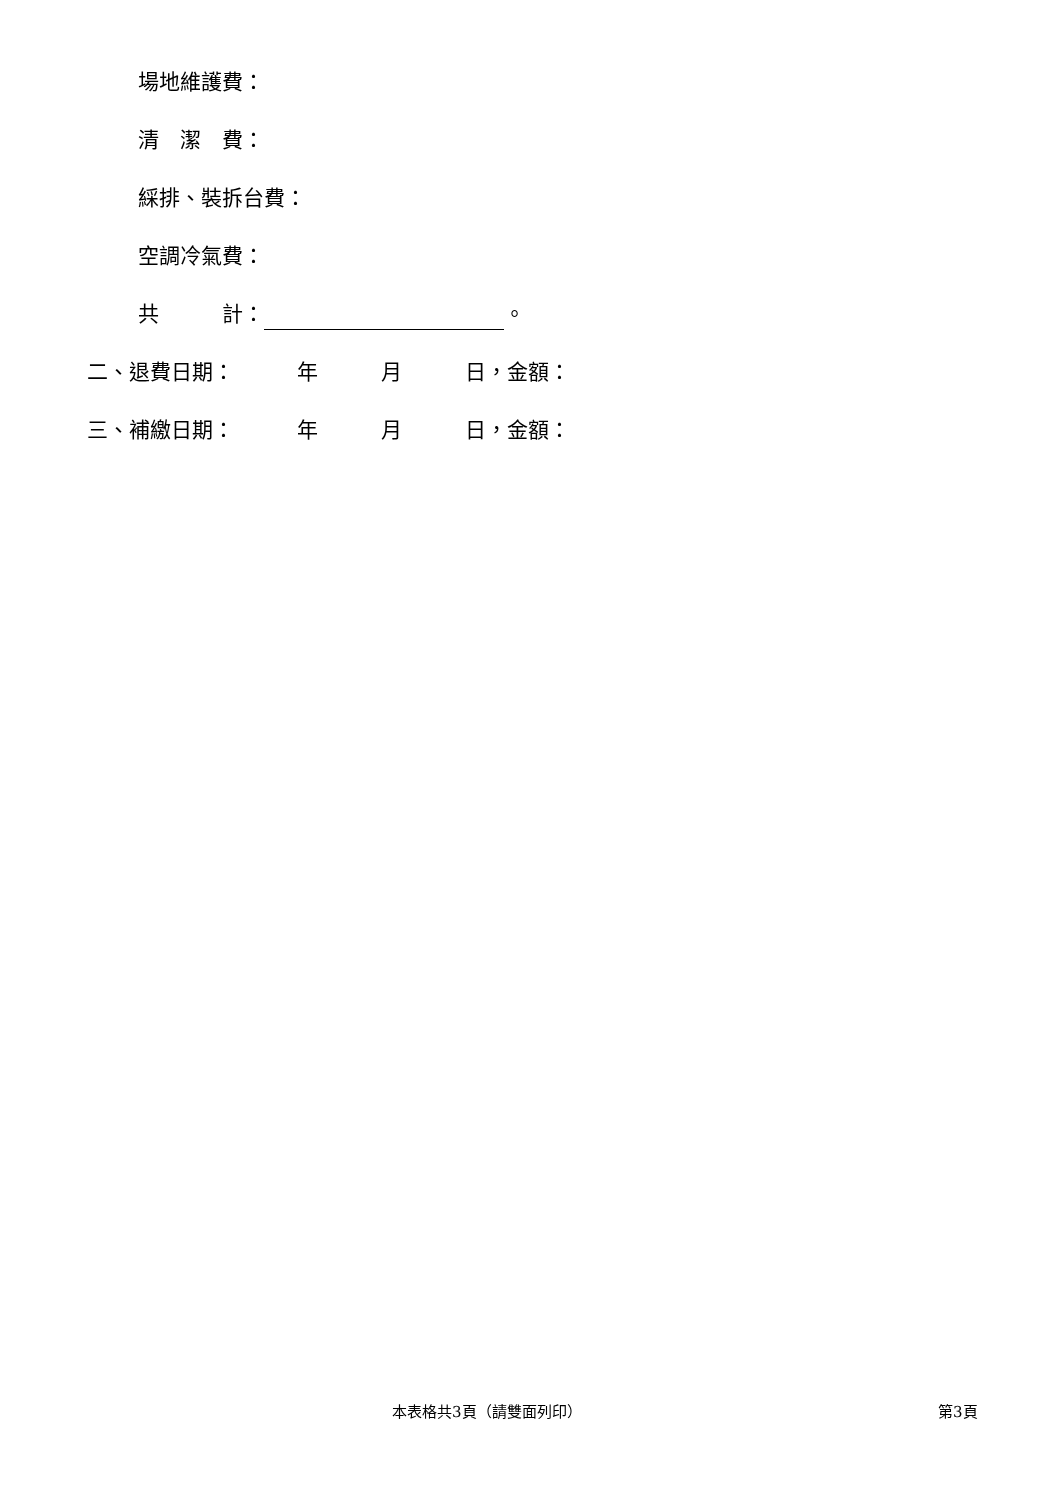場地維護費：
清　潔　費：
綵排、裝拆台費：
空調冷氣費：
共　　　計： 。
二、退費日期：　　　年　　　月　　　日，金額：
三、補繳日期：　　　年　　　月　　　日，金額：
本表格共3頁（請雙面列印） 第3頁